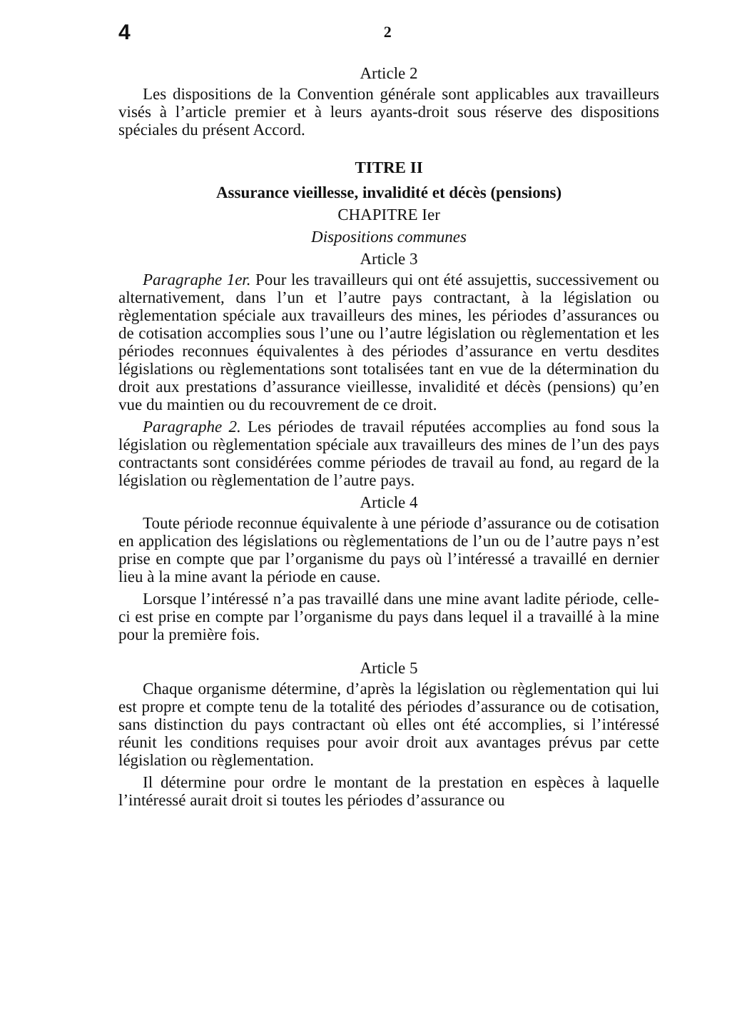4 2
Article 2
Les dispositions de la Convention générale sont applicables aux travailleurs visés à l’article premier et à leurs ayants-droit sous réserve des dispositions spéciales du présent Accord.
TITRE II
Assurance vieillesse, invalidité et décès (pensions)
CHAPITRE Ier
Dispositions communes
Article 3
Paragraphe 1er. Pour les travailleurs qui ont été assujettis, successivement ou alternativement, dans l’un et l’autre pays contractant, à la législation ou règlementation spéciale aux travailleurs des mines, les périodes d’assurances ou de cotisation accomplies sous l’une ou l’autre législation ou règlementation et les périodes reconnues équivalentes à des périodes d’assurance en vertu desdites législations ou règlementations sont totalisées tant en vue de la détermination du droit aux prestations d’assurance vieillesse, invalidité et décès (pensions) qu’en vue du maintien ou du recouvrement de ce droit.
Paragraphe 2. Les périodes de travail réputées accomplies au fond sous la législation ou règlementation spéciale aux travailleurs des mines de l’un des pays contractants sont considérées comme périodes de travail au fond, au regard de la législation ou règlementation de l’autre pays.
Article 4
Toute période reconnue équivalente à une période d’assurance ou de cotisation en application des législations ou règlementations de l’un ou de l’autre pays n’est prise en compte que par l’organisme du pays où l’intéressé a travaillé en dernier lieu à la mine avant la période en cause.
Lorsque l’intéressé n’a pas travaillé dans une mine avant ladite période, celle-ci est prise en compte par l’organisme du pays dans lequel il a travaillé à la mine pour la première fois.
Article 5
Chaque organisme détermine, d’après la législation ou règlementation qui lui est propre et compte tenu de la totalité des périodes d’assurance ou de cotisation, sans distinction du pays contractant où elles ont été accomplies, si l’intéressé réunit les conditions requises pour avoir droit aux avantages prévus par cette législation ou règlementation.
Il détermine pour ordre le montant de la prestation en espèces à laquelle l’intéressé aurait droit si toutes les périodes d’assurance ou